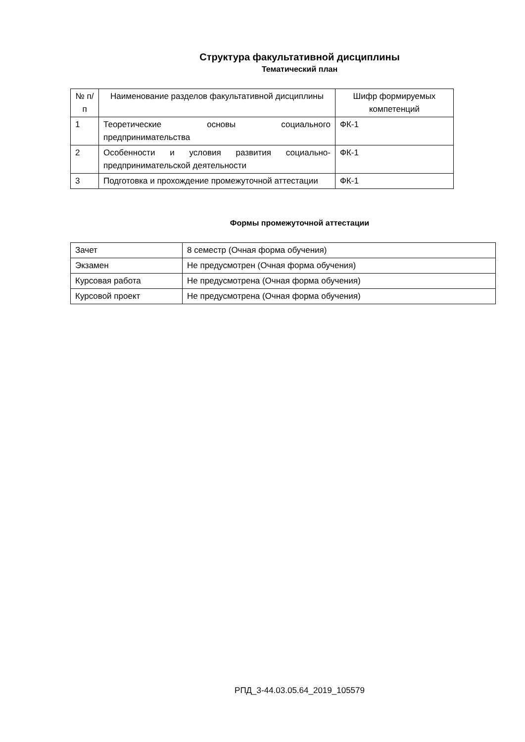Структура факультативной дисциплины
Тематический план
| № п/п | Наименование разделов факультативной дисциплины | Шифр формируемых компетенций |
| --- | --- | --- |
| 1 | Теоретические основы социального предпринимательства | ФК-1 |
| 2 | Особенности и условия развития социально-предпринимательской деятельности | ФК-1 |
| 3 | Подготовка и прохождение промежуточной аттестации | ФК-1 |
Формы промежуточной аттестации
| Зачет | 8 семестр (Очная форма обучения) |
| Экзамен | Не предусмотрен (Очная форма обучения) |
| Курсовая работа | Не предусмотрена (Очная форма обучения) |
| Курсовой проект | Не предусмотрена (Очная форма обучения) |
РПД_3-44.03.05.64_2019_105579